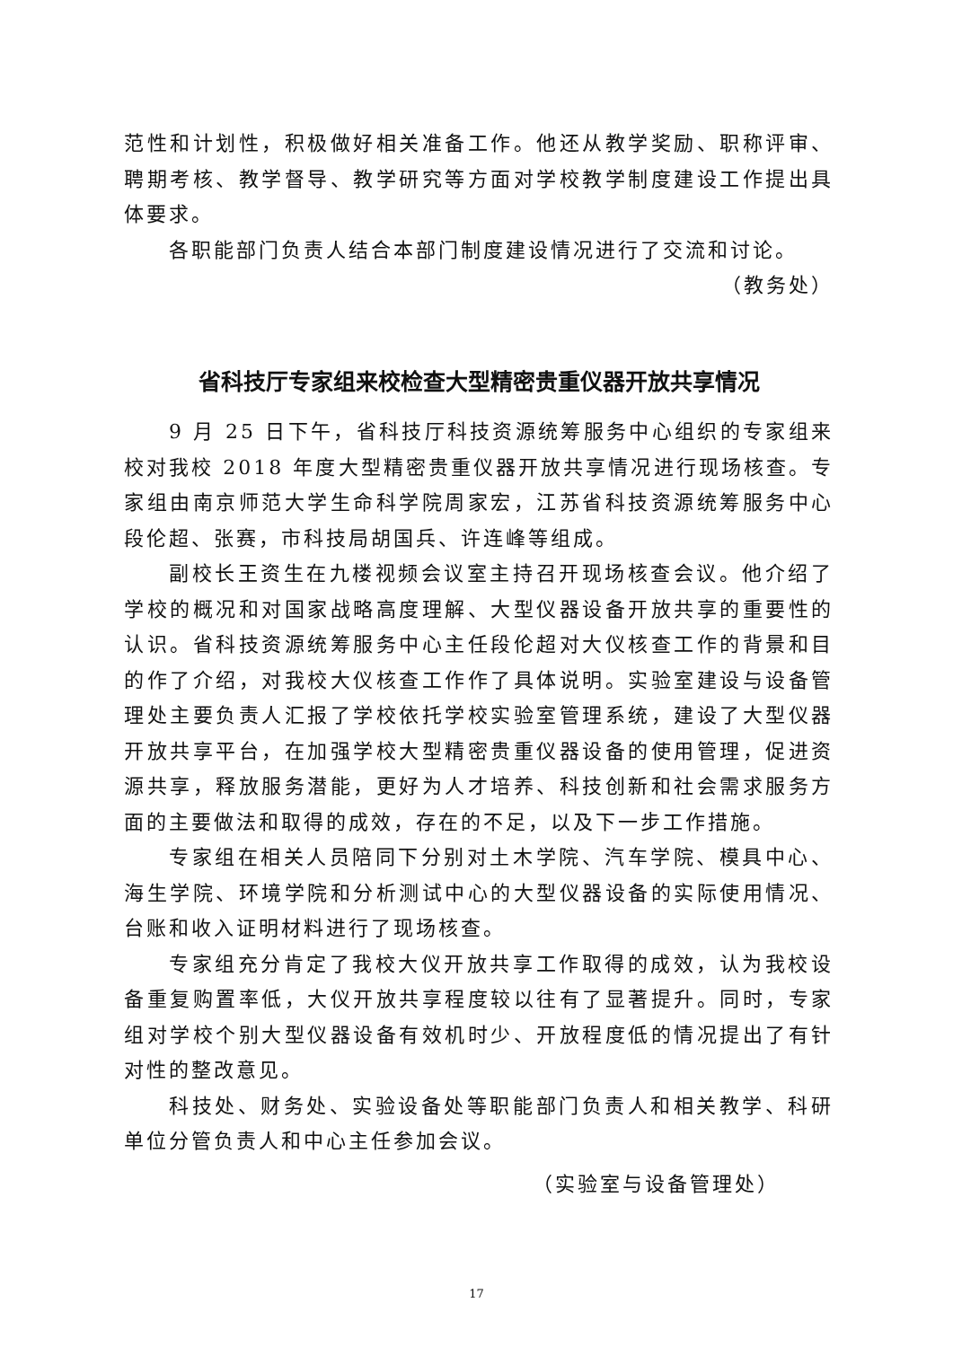范性和计划性，积极做好相关准备工作。他还从教学奖励、职称评审、聘期考核、教学督导、教学研究等方面对学校教学制度建设工作提出具体要求。
各职能部门负责人结合本部门制度建设情况进行了交流和讨论。
（教务处）
省科技厅专家组来校检查大型精密贵重仪器开放共享情况
9 月 25 日下午，省科技厅科技资源统筹服务中心组织的专家组来校对我校 2018 年度大型精密贵重仪器开放共享情况进行现场核查。专家组由南京师范大学生命科学院周家宏，江苏省科技资源统筹服务中心段伦超、张赛，市科技局胡国兵、许连峰等组成。
副校长王资生在九楼视频会议室主持召开现场核查会议。他介绍了学校的概况和对国家战略高度理解、大型仪器设备开放共享的重要性的认识。省科技资源统筹服务中心主任段伦超对大仪核查工作的背景和目的作了介绍，对我校大仪核查工作作了具体说明。实验室建设与设备管理处主要负责人汇报了学校依托学校实验室管理系统，建设了大型仪器开放共享平台，在加强学校大型精密贵重仪器设备的使用管理，促进资源共享，释放服务潜能，更好为人才培养、科技创新和社会需求服务方面的主要做法和取得的成效，存在的不足，以及下一步工作措施。
专家组在相关人员陪同下分别对土木学院、汽车学院、模具中心、海生学院、环境学院和分析测试中心的大型仪器设备的实际使用情况、台账和收入证明材料进行了现场核查。
专家组充分肯定了我校大仪开放共享工作取得的成效，认为我校设备重复购置率低，大仪开放共享程度较以往有了显著提升。同时，专家组对学校个别大型仪器设备有效机时少、开放程度低的情况提出了有针对性的整改意见。
科技处、财务处、实验设备处等职能部门负责人和相关教学、科研单位分管负责人和中心主任参加会议。
（实验室与设备管理处）
17